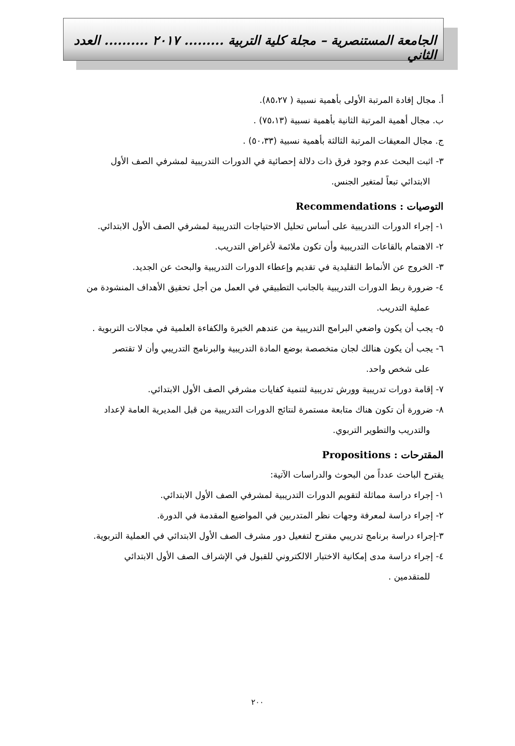الجامعة المستنصرية – مجلة كلية التربية ......... ٢٠١٧ .......... العدد الثاني
أ. مجال إفادة المرتبة الأولى بأهمية نسبية ( ٨٥،٢٧).
ب. مجال أهمية المرتبة الثانية بأهمية نسبية (٧٥،١٣) .
ج. مجال المعيقات المرتبة الثالثة بأهمية نسبية (٥٠،٣٣) .
٣- اثبت البحث عدم وجود فرق ذات دلالة إحصائية في الدورات التدريبية لمشرفي الصف الأول
الابتدائي تبعاً لمتغير الجنس.
التوصيات : Recommendations
١- إجراء الدورات التدريبية على أساس تحليل الاحتياجات التدريبية لمشرفي الصف الأول الابتدائي.
٢- الاهتمام بالقاعات التدريبية وأن تكون ملائمة لأغراض التدريب.
٣- الخروج عن الأنماط التقليدية في تقديم وإعطاء الدورات التدريبية والبحث عن الجديد.
٤- ضرورة ربط الدورات التدريبية بالجانب التطبيقي في العمل من أجل تحقيق الأهداف المنشودة من
عملية التدريب.
٥- يجب أن يكون واضعي البرامج التدريبية من عندهم الخبرة والكفاءة العلمية في مجالات التربوية .
٦- يجب أن يكون هنالك لجان متخصصة بوضع المادة التدريبية والبرنامج التدريبي وأن لا تقتصر
على شخص واحد.
٧- إقامة دورات تدريبية وورش تدريبية لتنمية كفايات مشرفي الصف الأول الابتدائي.
٨- ضرورة أن تكون هناك متابعة مستمرة لنتائج الدورات التدريبية من قبل المديرية العامة لإعداد
والتدريب والتطوير التربوي.
المقترحات : Propositions
يقترح الباحث عدداً من البحوث والدراسات الآتية:
١- إجراء دراسة مماثلة لتقويم الدورات التدريبية لمشرفي الصف الأول الابتدائي.
٢- إجراء دراسة لمعرفة وجهات نظر المتدربين في المواضيع المقدمة في الدورة.
٣-إجراء دراسة برنامج تدريبي مقترح لتفعيل دور مشرف الصف الأول الابتدائي في العملية التربوية.
٤- إجراء دراسة مدى إمكانية الاختبار الالكتروني للقبول في الإشراف الصف الأول الابتدائي
للمتقدمين .
٢٠٠